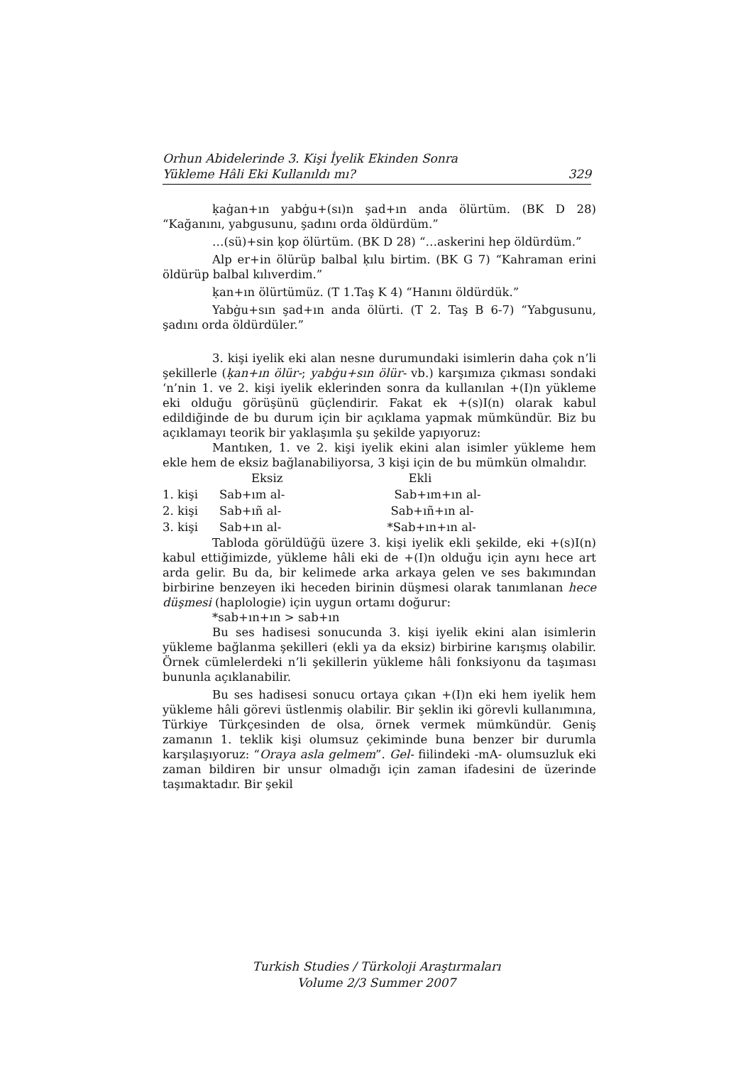Orhun Abidelerinde 3. Kişi İyelik Ekinden Sonra
Yükleme Hâli Eki Kullanıldı mı? 329
ḳaġan+ın yabġu+(sı)n şad+ın anda ölürtüm. (BK D 28) “Kağanını, yabgusunu, şadını orda öldürdüm.”
…(sü)+sin ḳop ölürtüm. (BK D 28) “…askerini hep öldürdüm.”
Alp er+in ölürüp balbal ḳılu birtim. (BK G 7) “Kahraman erini öldürüp balbal kılıverdim.”
ḳan+ın ölürtümüz. (T 1.Taş K 4) “Hanını öldürdük.”
Yabġu+sın şad+ın anda ölürti. (T 2. Taş B 6-7) “Yabgusunu, şadını orda öldürdüler.”
3. kişi iyelik eki alan nesne durumundaki isimlerin daha çok n’li şekillerle (ḳan+ın ölür-; yabġu+sın ölür- vb.) karşımıza çıkması sondaki ‘n’nin 1. ve 2. kişi iyelik eklerinden sonra da kullanılan +(I)n yükleme eki olduğu görüşünü güçlendirir. Fakat ek +(s)I(n) olarak kabul edildiğinde de bu durum için bir açıklama yapmak mümkündür. Biz bu açıklamayı teorik bir yaklaşımla şu şekilde yapıyoruz:
Mantıken, 1. ve 2. kişi iyelik ekini alan isimler yükleme hem ekle hem de eksiz bağlanabiliyorsa, 3 kişi için de bu mümkün olmalıdır.
| | Eksiz | Ekli |
| 1. kişi | Sab+ım al- | Sab+ım+ın al- |
| 2. kişi | Sab+ıñ al- | Sab+ıñ+ın al- |
| 3. kişi | Sab+ın al- | *Sab+ın+ın al- |
Tabloda görüldüğü üzere 3. kişi iyelik ekli şekilde, eki +(s)I(n) kabul ettiğimizde, yükleme hâli eki de +(I)n olduğu için aynı hece art arda gelir. Bu da, bir kelimede arka arkaya gelen ve ses bakımından birbirine benzeyen iki heceden birinin düşmesi olarak tanımlanan hece düşmesi (haplologie) için uygun ortamı doğurur:
*sab+ın+ın > sab+ın
Bu ses hadisesi sonucunda 3. kişi iyelik ekini alan isimlerin yükleme bağlanma şekilleri (ekli ya da eksiz) birbirine karışmış olabilir. Örnek cümlelerdeki n’li şekillerin yükleme hâli fonksiyonu da taşıması bununla açıklanabilir.
Bu ses hadisesi sonucu ortaya çıkan +(I)n eki hem iyelik hem yükleme hâli görevi üstlenmiş olabilir. Bir şeklin iki görevli kullanımına, Türkiye Türkçesinden de olsa, örnek vermek mümkündür. Geniş zamanın 1. teklik kişi olumsuz çekiminde buna benzer bir durumla karşılaşıyoruz: “Oraya asla gelmem”. Gel- fiilindeki -mA- olumsuzluk eki zaman bildiren bir unsur olmadığı için zaman ifadesini de üzerinde taşımaktadır. Bir şekil
Turkish Studies / Türkoloji Araştırmaları
Volume 2/3 Summer 2007